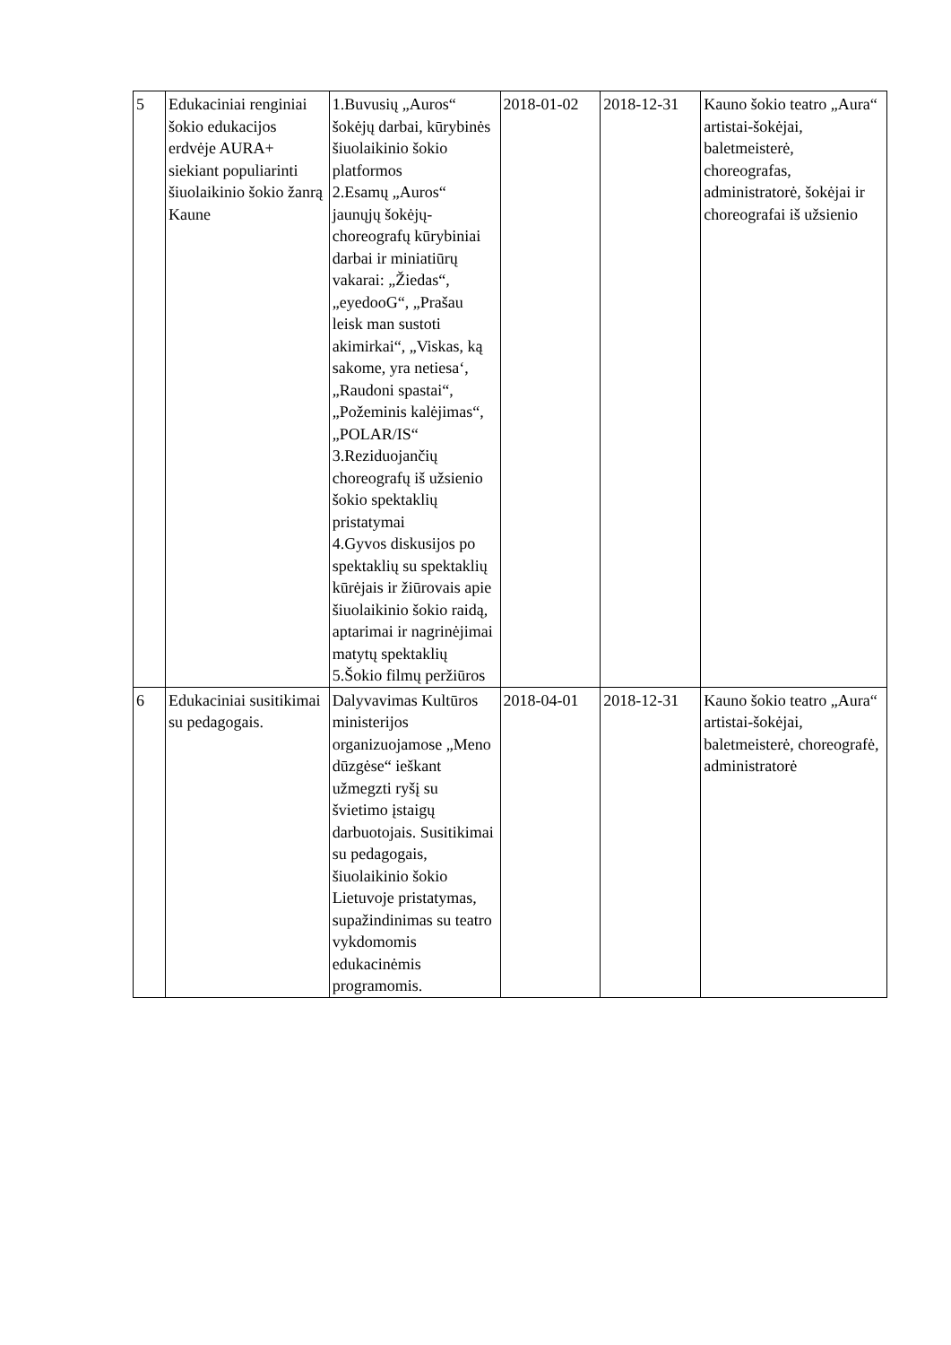| 5 | Edukaciniai renginiai šokio edukacijos erdvėje AURA+ siekiant populiarinti šiuolaikinio šokio žanrą Kaune | 1.Buvusių „Auros“ šokėjų darbai, kūrybinės šiuolaikinio šokio platformos 2.Esamų „Auros“ jaunųjų šokėjų-choreografų kūrybiniai darbai ir miniatiūrų vakarai: „Žiedas“, „eyedooG“, „Prašau leisk man sustoti akimirkai“, „Viskas, ką sakome, yra netiesa‘, „Raudoni spastai“, „Požeminis kalėjimas“, „POLAR/IS“ 3.Reziduojančių choreografų iš užsienio šokio spektaklių pristatymai 4.Gyvos diskusijos po spektaklių su spektaklių kūrėjais ir žiūrovais apie šiuolaikinio šokio raidą, aptarimai ir nagrinėjimai matytų spektaklių 5.Šokio filmų peržiūros | 2018-01-02 | 2018-12-31 | Kauno šokio teatro „Aura“ artistai-šokėjai, baletmeisterė, choreografas, administratorė, šokėjai ir choreografai iš užsienio |
| 6 | Edukaciniai susitikimai su pedagogais. | Dalyvavimas Kultūros ministerijos organizuojamose „Meno dūzgėse“ ieškant užmegzti ryšį su švietimo įstaigų darbuotojais. Susitikimai su pedagogais, šiuolaikinio šokio Lietuvoje pristatymas, supažindinimas su teatro vykdomomis edukacinėmis programomis. | 2018-04-01 | 2018-12-31 | Kauno šokio teatro „Aura“ artistai-šokėjai, baletmeisterė, choreografė, administratorė |